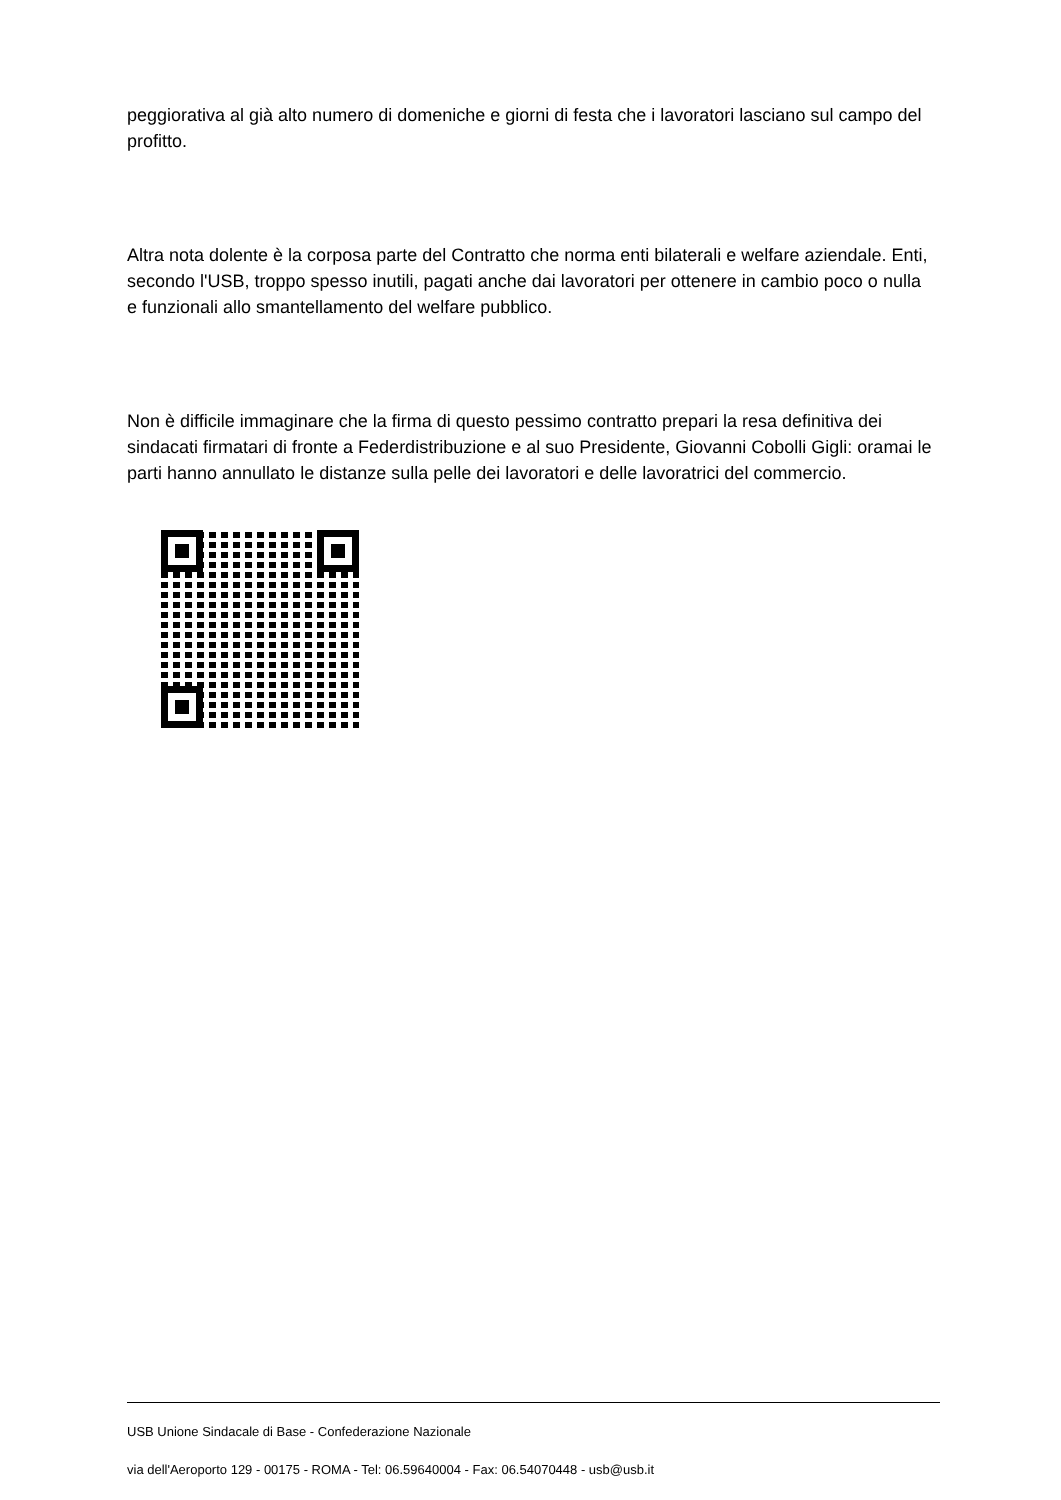peggiorativa al già alto numero di domeniche e giorni di festa che i lavoratori lasciano sul campo del profitto.
Altra nota dolente è la corposa parte del Contratto che norma enti bilaterali e welfare aziendale. Enti, secondo l'USB, troppo spesso inutili, pagati anche dai lavoratori per ottenere in cambio poco o nulla e funzionali allo smantellamento del welfare pubblico.
Non è difficile immaginare che la firma di questo pessimo contratto prepari la resa definitiva dei sindacati firmatari di fronte a Federdistribuzione e al suo Presidente, Giovanni Cobolli Gigli: oramai le parti hanno annullato le distanze sulla pelle dei lavoratori e delle lavoratrici del commercio.
USB Unione Sindacale di Base - Confederazione Nazionale
via dell'Aeroporto 129 - 00175 - ROMA - Tel: 06.59640004 - Fax: 06.54070448 - usb@usb.it